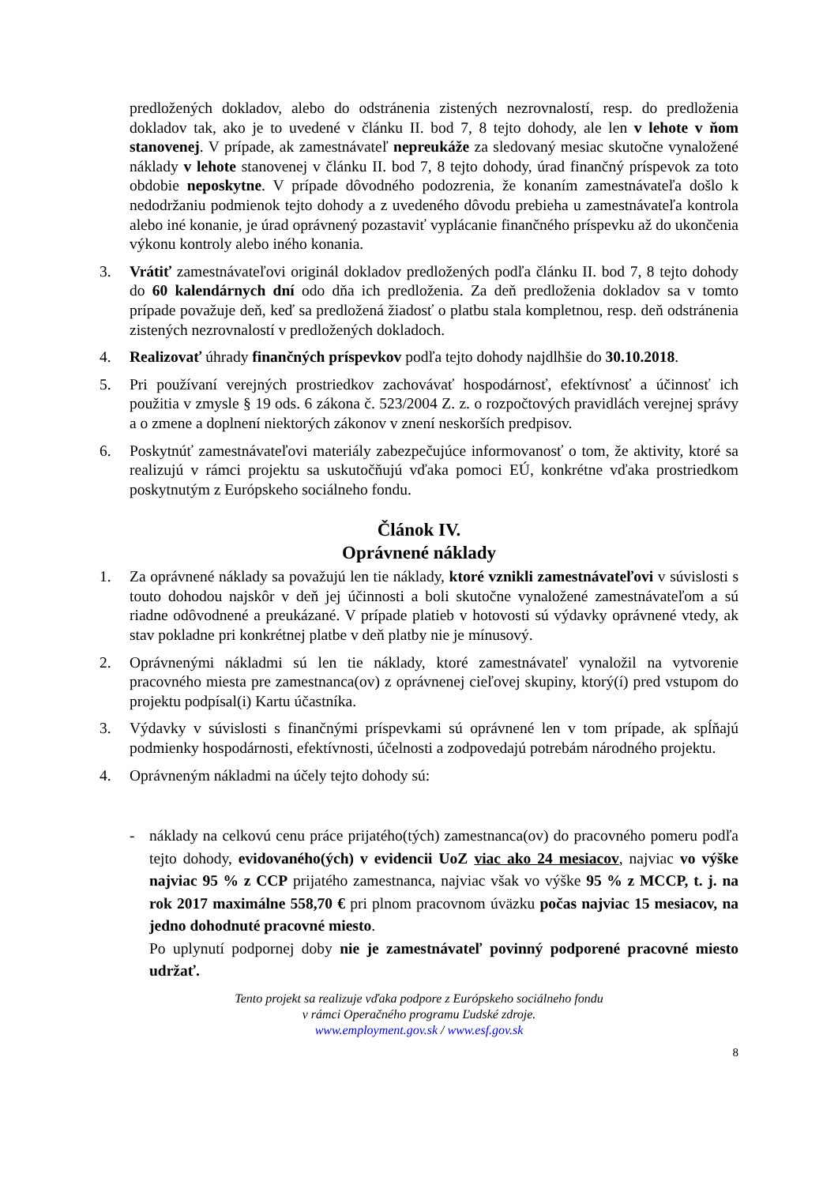predložených dokladov, alebo do odstránenia zistených nezrovnalostí, resp. do predloženia dokladov tak, ako je to uvedené v článku II. bod 7, 8 tejto dohody, ale len v lehote v ňom stanovenej. V prípade, ak zamestnávateľ nepreukáže za sledovaný mesiac skutočne vynaložené náklady v lehote stanovenej v článku II. bod 7, 8 tejto dohody, úrad finančný príspevok za toto obdobie neposkytne. V prípade dôvodného podozrenia, že konaním zamestnávateľa došlo k nedodržaniu podmienok tejto dohody a z uvedeného dôvodu prebieha u zamestnávateľa kontrola alebo iné konanie, je úrad oprávnený pozastaviť vyplácanie finančného príspevku až do ukončenia výkonu kontroly alebo iného konania.
3. Vrátiť zamestnávateľovi originál dokladov predložených podľa článku II. bod 7, 8 tejto dohody do 60 kalendárnych dní odo dňa ich predloženia. Za deň predloženia dokladov sa v tomto prípade považuje deň, keď sa predložená žiadosť o platbu stala kompletnou, resp. deň odstránenia zistených nezrovnalostí v predložených dokladoch.
4. Realizovať úhrady finančných príspevkov podľa tejto dohody najdlhšie do 30.10.2018.
5. Pri používaní verejných prostriedkov zachovávať hospodárnosť, efektívnosť a účinnosť ich použitia v zmysle § 19 ods. 6 zákona č. 523/2004 Z. z. o rozpočtových pravidlách verejnej správy a o zmene a doplnení niektorých zákonov v znení neskorších predpisov.
6. Poskytnúť zamestnávateľovi materiály zabezpečujúce informovanosť o tom, že aktivity, ktoré sa realizujú v rámci projektu sa uskutočňujú vďaka pomoci EÚ, konkrétne vďaka prostriedkom poskytnutým z Európskeho sociálneho fondu.
Článok IV.
Oprávnené náklady
1. Za oprávnené náklady sa považujú len tie náklady, ktoré vznikli zamestnávateľovi v súvislosti s touto dohodou najskôr v deň jej účinnosti a boli skutočne vynaložené zamestnávateľom a sú riadne odôvodnené a preukázané. V prípade platieb v hotovosti sú výdavky oprávnené vtedy, ak stav pokladne pri konkrétnej platbe v deň platby nie je mínusový.
2. Oprávnenými nákladmi sú len tie náklady, ktoré zamestnávateľ vynaložil na vytvorenie pracovného miesta pre zamestnanca(ov) z oprávnenej cieľovej skupiny, ktorý(í) pred vstupom do projektu podpísal(i) Kartu účastníka.
3. Výdavky v súvislosti s finančnými príspevkami sú oprávnené len v tom prípade, ak spĺňajú podmienky hospodárnosti, efektívnosti, účelnosti a zodpovedajú potrebám národného projektu.
4. Oprávneným nákladmi na účely tejto dohody sú:
- náklady na celkovú cenu práce prijatého(tých) zamestnanca(ov) do pracovného pomeru podľa tejto dohody, evidovaného(ých) v evidencii UoZ viac ako 24 mesiacov, najviac vo výške najviac 95 % z CCP prijatého zamestnanca, najviac však vo výške 95 % z MCCP, t. j. na rok 2017 maximálne 558,70 € pri plnom pracovnom úväzku počas najviac 15 mesiacov, na jedno dohodnuté pracovné miesto.
Po uplynutí podpornej doby nie je zamestnávateľ povinný podporené pracovné miesto udržať.
Tento projekt sa realizuje vďaka podpore z Európskeho sociálneho fondu
v rámci Operačného programu Ľudské zdroje.
www.employment.gov.sk / www.esf.gov.sk
8